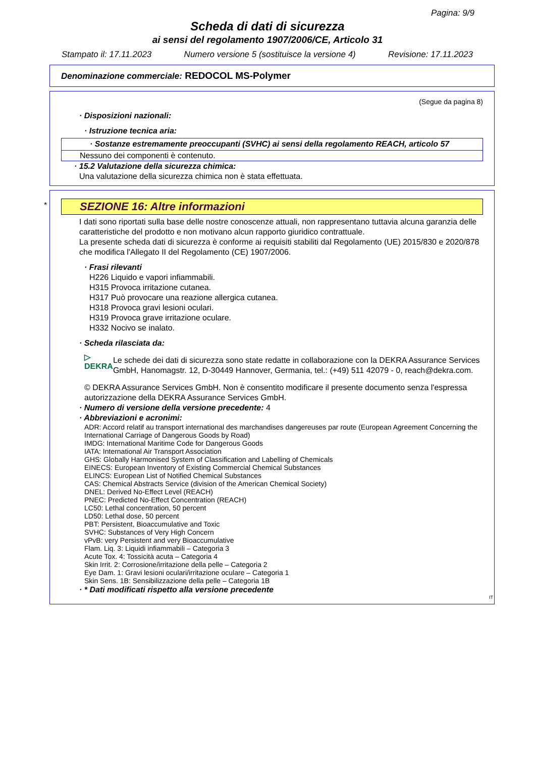Pagina: 9/9
Scheda di dati di sicurezza
ai sensi del regolamento 1907/2006/CE, Articolo 31
Stampato il: 17.11.2023 Numero versione 5 (sostituisce la versione 4) Revisione: 17.11.2023
Denominazione commerciale: REDOCOL MS-Polymer
(Segue da pagina 8)
· Disposizioni nazionali:
· Istruzione tecnica aria:
· Sostanze estremamente preoccupanti (SVHC) ai sensi della regolamento REACH, articolo 57
Nessuno dei componenti è contenuto.
· 15.2 Valutazione della sicurezza chimica:
Una valutazione della sicurezza chimica non è stata effettuata.
*
SEZIONE 16: Altre informazioni
I dati sono riportati sulla base delle nostre conoscenze attuali, non rappresentano tuttavia alcuna garanzia delle caratteristiche del prodotto e non motivano alcun rapporto giuridico contrattuale.
La presente scheda dati di sicurezza è conforme ai requisiti stabiliti dal Regolamento (UE) 2015/830 e 2020/878 che modifica l'Allegato II del Regolamento (CE) 1907/2006.
· Frasi rilevanti
H226 Liquido e vapori infiammabili.
H315 Provoca irritazione cutanea.
H317 Può provocare una reazione allergica cutanea.
H318 Provoca gravi lesioni oculari.
H319 Provoca grave irritazione oculare.
H332 Nocivo se inalato.
· Scheda rilasciata da:
▷ DEKRA
Le schede dei dati di sicurezza sono state redatte in collaborazione con la DEKRA Assurance Services GmbH, Hanomagstr. 12, D-30449 Hannover, Germania, tel.: (+49) 511 42079 - 0, reach@dekra.com.
© DEKRA Assurance Services GmbH. Non è consentito modificare il presente documento senza l'espressa autorizzazione della DEKRA Assurance Services GmbH.
· Numero di versione della versione precedente: 4
· Abbreviazioni e acronimi:
ADR: Accord relatif au transport international des marchandises dangereuses par route (European Agreement Concerning the International Carriage of Dangerous Goods by Road)
IMDG: International Maritime Code for Dangerous Goods
IATA: International Air Transport Association
GHS: Globally Harmonised System of Classification and Labelling of Chemicals
EINECS: European Inventory of Existing Commercial Chemical Substances
ELINCS: European List of Notified Chemical Substances
CAS: Chemical Abstracts Service (division of the American Chemical Society)
DNEL: Derived No-Effect Level (REACH)
PNEC: Predicted No-Effect Concentration (REACH)
LC50: Lethal concentration, 50 percent
LD50: Lethal dose, 50 percent
PBT: Persistent, Bioaccumulative and Toxic
SVHC: Substances of Very High Concern
vPvB: very Persistent and very Bioaccumulative
Flam. Liq. 3: Liquidi infiammabili – Categoria 3
Acute Tox. 4: Tossicità acuta – Categoria 4
Skin Irrit. 2: Corrosione/irritazione della pelle – Categoria 2
Eye Dam. 1: Gravi lesioni oculari/irritazione oculare – Categoria 1
Skin Sens. 1B: Sensibilizzazione della pelle – Categoria 1B
· * Dati modificati rispetto alla versione precedente
IT